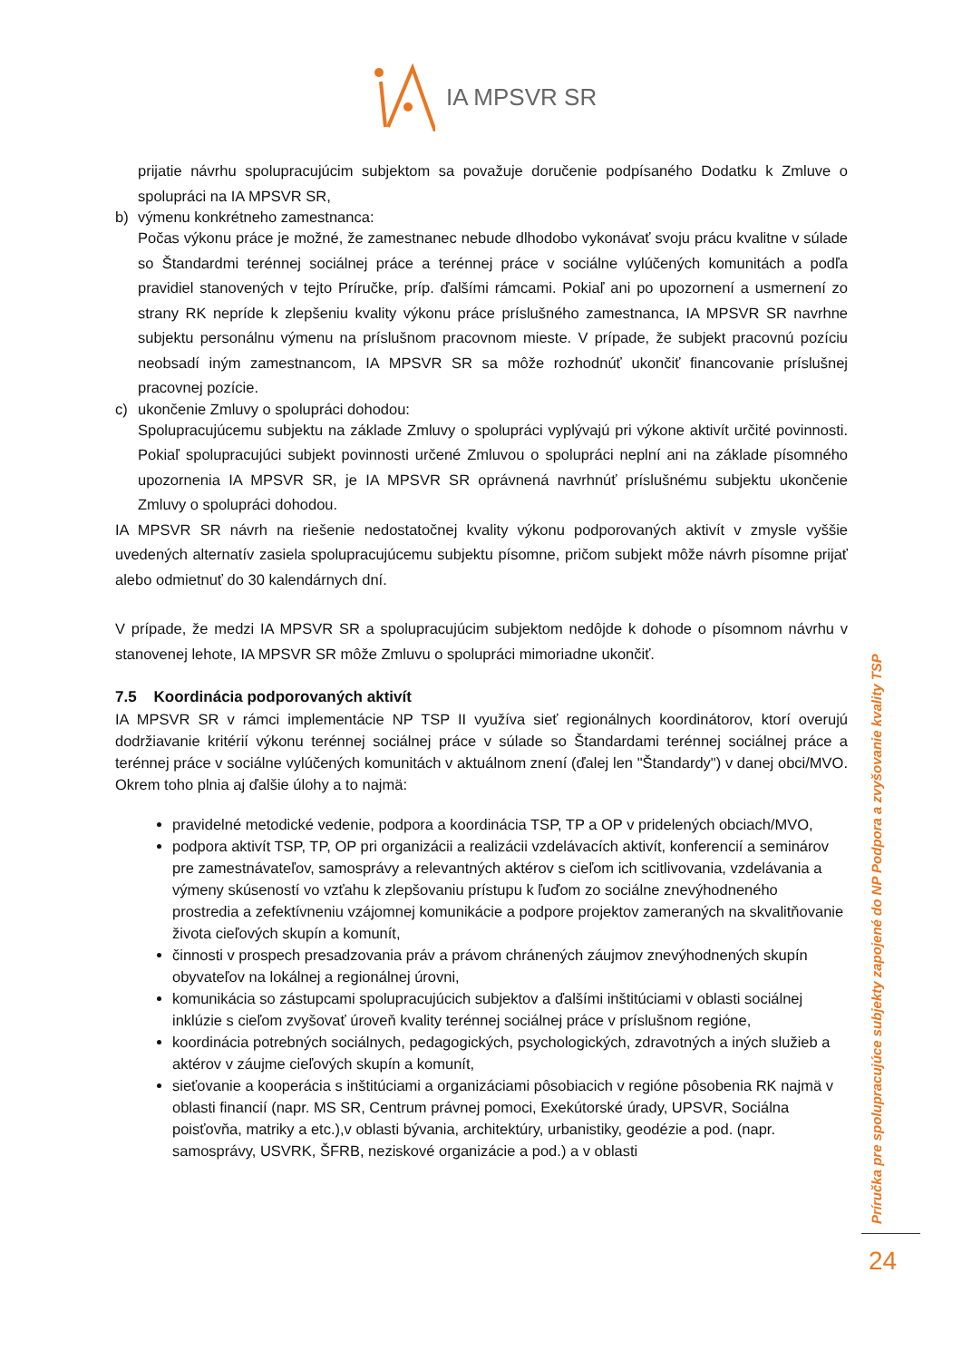IA MPSVR SR
prijatie návrhu spolupracujúcim subjektom sa považuje doručenie podpísaného Dodatku k Zmluve o spolupráci na IA MPSVR SR,
b) výmenu konkrétneho zamestnanca:
Počas výkonu práce je možné, že zamestnanec nebude dlhodobo vykonávať svoju prácu kvalitne v súlade so Štandardmi terénnej sociálnej práce a terénnej práce v sociálne vylúčených komunitách a podľa pravidiel stanovených v tejto Príručke, príp. ďalšími rámcami. Pokiaľ ani po upozornení a usmernení zo strany RK nepríde k zlepšeniu kvality výkonu práce príslušného zamestnanca, IA MPSVR SR navrhne subjektu personálnu výmenu na príslušnom pracovnom mieste. V prípade, že subjekt pracovnú pozíciu neobsadí iným zamestnancom, IA MPSVR SR sa môže rozhodnúť ukončiť financovanie príslušnej pracovnej pozície.
c) ukončenie Zmluvy o spolupráci dohodou:
Spolupracujúcemu subjektu na základe Zmluvy o spolupráci vyplývajú pri výkone aktivít určité povinnosti. Pokiaľ spolupracujúci subjekt povinnosti určené Zmluvou o spolupráci neplní ani na základe písomného upozornenia IA MPSVR SR, je IA MPSVR SR oprávnená navrhnúť príslušnému subjektu ukončenie Zmluvy o spolupráci dohodou.
IA MPSVR SR návrh na riešenie nedostatočnej kvality výkonu podporovaných aktivít v zmysle vyššie uvedených alternatív zasiela spolupracujúcemu subjektu písomne, pričom subjekt môže návrh písomne prijať alebo odmietnuť do 30 kalendárnych dní.
V prípade, že medzi IA MPSVR SR a spolupracujúcim subjektom nedôjde k dohode o písomnom návrhu v stanovenej lehote, IA MPSVR SR môže Zmluvu o spolupráci mimoriadne ukončiť.
7.5 Koordinácia podporovaných aktivít
IA MPSVR SR v rámci implementácie NP TSP II využíva sieť regionálnych koordinátorov, ktorí overujú dodržiavanie kritérií výkonu terénnej sociálnej práce v súlade so Štandardami terénnej sociálnej práce a terénnej práce v sociálne vylúčených komunitách v aktuálnom znení (ďalej len "Štandardy") v danej obci/MVO. Okrem toho plnia aj ďalšie úlohy a to najmä:
pravidelné metodické vedenie, podpora a koordinácia TSP, TP a OP v pridelených obciach/MVO,
podpora aktivít TSP, TP, OP pri organizácii a realizácii vzdelávacích aktivít, konferencií a seminárov pre zamestnávateľov, samosprávy a relevantných aktérov s cieľom ich scitlivovania, vzdelávania a výmeny skúseností vo vzťahu k zlepšovaniu prístupu k ľuďom zo sociálne znevýhodneného prostredia a zefektívneniu vzájomnej komunikácie a podpore projektov zameraných na skvalitňovanie života cieľových skupín a komunít,
činnosti v prospech presadzovania práv a právom chránených záujmov znevýhodnených skupín obyvateľov na lokálnej a regionálnej úrovni,
komunikácia so zástupcami spolupracujúcich subjektov a ďalšími inštitúciami v oblasti sociálnej inklúzie s cieľom zvyšovať úroveň kvality terénnej sociálnej práce v príslušnom regióne,
koordinácia potrebných sociálnych, pedagogických, psychologických, zdravotných a iných služieb a aktérov v záujme cieľových skupín a komunít,
sieťovanie a kooperácia s inštitúciami a organizáciami pôsobiacich v regióne pôsobenia RK najmä v oblasti financií (napr. MS SR, Centrum právnej pomoci, Exekútorské úrady, UPSVR, Sociálna poisťovňa, matriky a etc.),v oblasti bývania, architektúry, urbanistiky, geodézie a pod. (napr. samosprávy, USVRK, ŠFRB, neziskové organizácie a pod.) a v oblasti
Príručka pre spolupracujúce subjekty zapojené do NP Podpora a zvyšovanie kvality TSP
24